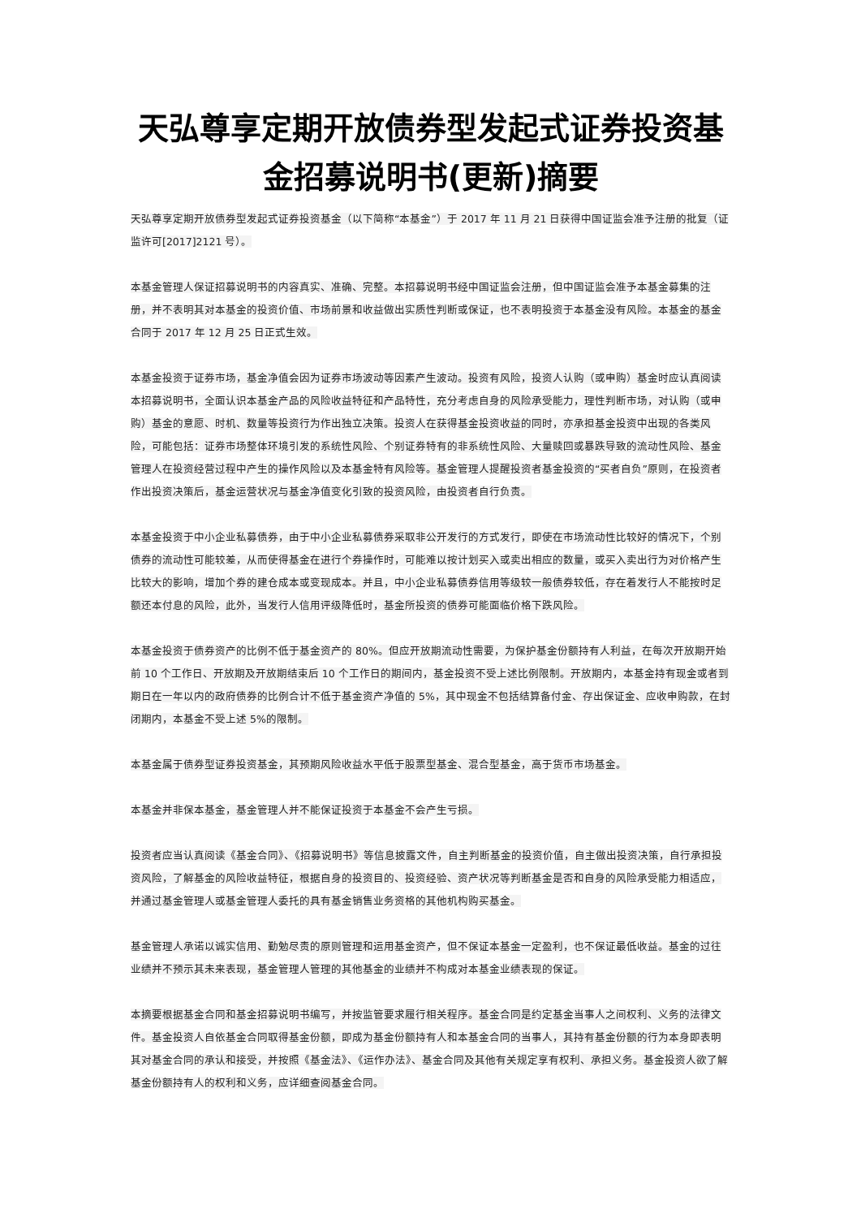天弘尊享定期开放债券型发起式证券投资基金招募说明书(更新)摘要
天弘尊享定期开放债券型发起式证券投资基金（以下简称“本基金”）于 2017 年 11 月 21 日获得中国证监会准予注册的批复（证监许可[2017]2121 号）。
本基金管理人保证招募说明书的内容真实、准确、完整。本招募说明书经中国证监会注册，但中国证监会准予本基金募集的注册，并不表明其对本基金的投资价值、市场前景和收益做出实质性判断或保证，也不表明投资于本基金没有风险。本基金的基金合同于 2017 年 12 月 25 日正式生效。
本基金投资于证券市场，基金净值会因为证券市场波动等因素产生波动。投资有风险，投资人认购（或申购）基金时应认真阅读本招募说明书，全面认识本基金产品的风险收益特征和产品特性，充分考虑自身的风险承受能力，理性判断市场，对认购（或申购）基金的意愿、时机、数量等投资行为作出独立决策。投资人在获得基金投资收益的同时，亦承担基金投资中出现的各类风险，可能包括：证券市场整体环境引发的系统性风险、个别证券特有的非系统性风险、大量赎回或暴跌导致的流动性风险、基金管理人在投资经营过程中产生的操作风险以及本基金特有风险等。基金管理人提醒投资者基金投资的“买者自负”原则，在投资者作出投资决策后，基金运营状况与基金净值变化引致的投资风险，由投资者自行负责。
本基金投资于中小企业私募债券，由于中小企业私募债券采取非公开发行的方式发行，即使在市场流动性比较好的情况下，个别债券的流动性可能较差，从而使得基金在进行个券操作时，可能难以按计划买入或卖出相应的数量，或买入卖出行为对价格产生比较大的影响，增加个券的建仓成本或变现成本。并且，中小企业私募债券信用等级较一般债券较低，存在着发行人不能按时足额还本付息的风险，此外，当发行人信用评级降低时，基金所投资的债券可能面临价格下跌风险。
本基金投资于债券资产的比例不低于基金资产的 80%。但应开放期流动性需要，为保护基金份额持有人利益，在每次开放期开始前 10 个工作日、开放期及开放期结束后 10 个工作日的期间内，基金投资不受上述比例限制。开放期内，本基金持有现金或者到期日在一年以内的政府债券的比例合计不低于基金资产净值的 5%，其中现金不包括结算备付金、存出保证金、应收申购款，在封闭期内，本基金不受上述 5%的限制。
本基金属于债券型证券投资基金，其预期风险收益水平低于股票型基金、混合型基金，高于货币市场基金。
本基金并非保本基金，基金管理人并不能保证投资于本基金不会产生亏损。
投资者应当认真阅读《基金合同》、《招募说明书》等信息披露文件，自主判断基金的投资价值，自主做出投资决策，自行承担投资风险，了解基金的风险收益特征，根据自身的投资目的、投资经验、资产状况等判断基金是否和自身的风险承受能力相适应，并通过基金管理人或基金管理人委托的具有基金销售业务资格的其他机构购买基金。
基金管理人承诺以诚实信用、勤勉尽责的原则管理和运用基金资产，但不保证本基金一定盈利，也不保证最低收益。基金的过往业绩并不预示其未来表现，基金管理人管理的其他基金的业绩并不构成对本基金业绩表现的保证。
本摘要根据基金合同和基金招募说明书编写，并按监管要求履行相关程序。基金合同是约定基金当事人之间权利、义务的法律文件。基金投资人自依基金合同取得基金份额，即成为基金份额持有人和本基金合同的当事人，其持有基金份额的行为本身即表明其对基金合同的承认和接受，并按照《基金法》、《运作办法》、基金合同及其他有关规定享有权利、承担义务。基金投资人欲了解基金份额持有人的权利和义务，应详细查阅基金合同。